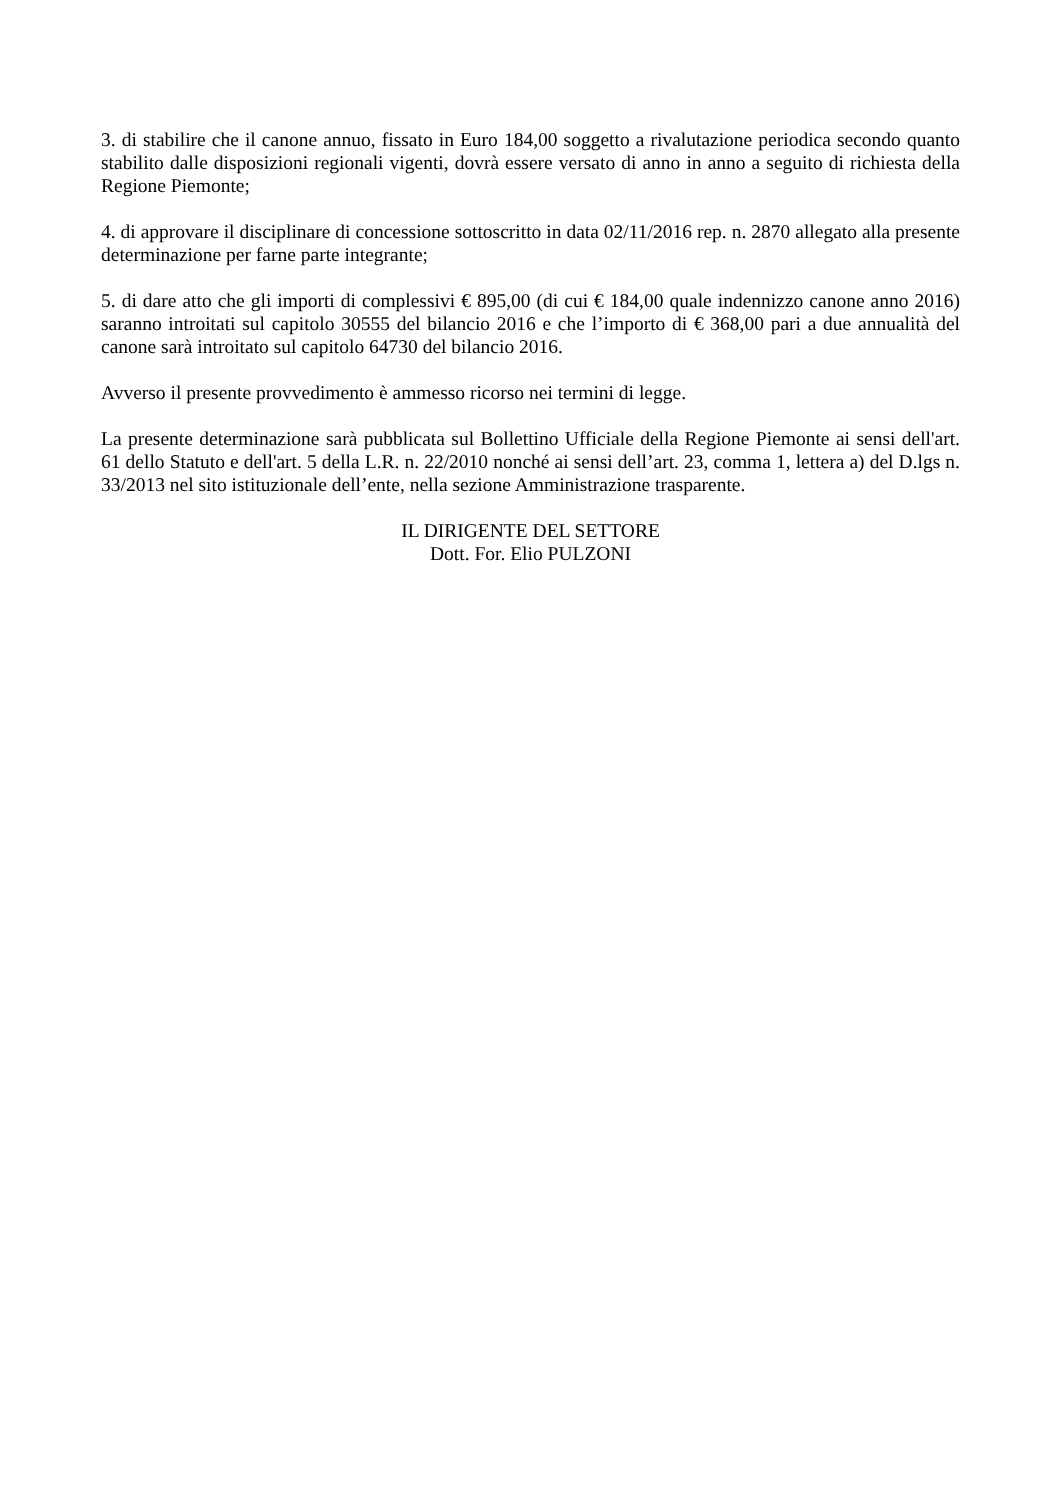3. di stabilire che il canone annuo, fissato in Euro 184,00 soggetto a rivalutazione periodica secondo quanto stabilito dalle disposizioni regionali vigenti, dovrà essere versato di anno in anno a seguito di richiesta della Regione Piemonte;
4. di approvare il disciplinare di concessione sottoscritto in data 02/11/2016 rep. n. 2870 allegato alla presente determinazione per farne parte integrante;
5. di dare atto che gli importi di complessivi € 895,00 (di cui € 184,00 quale indennizzo canone anno 2016) saranno introitati sul capitolo 30555 del bilancio 2016 e che l’importo di € 368,00 pari a due annualità del canone sarà introitato sul capitolo 64730 del bilancio 2016.
Avverso il presente provvedimento è ammesso ricorso nei termini di legge.
La presente determinazione sarà pubblicata sul Bollettino Ufficiale della Regione Piemonte ai sensi dell'art. 61 dello Statuto e dell'art. 5 della L.R. n. 22/2010 nonché ai sensi dell’art. 23, comma 1, lettera a) del D.lgs n. 33/2013 nel sito istituzionale dell’ente, nella sezione Amministrazione trasparente.
IL DIRIGENTE DEL SETTORE
Dott. For. Elio PULZONI